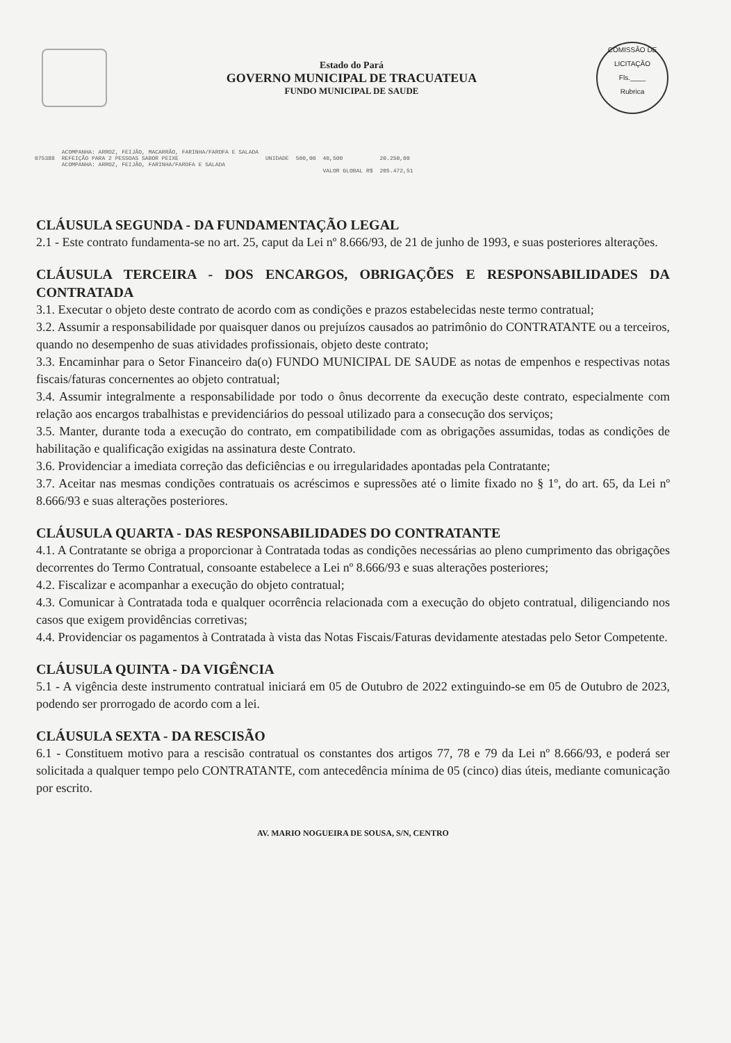Estado do Pará
GOVERNO MUNICIPAL DE TRACUATEUA
FUNDO MUNICIPAL DE SAUDE
COMISSÃO DE LICITAÇÃO
Fls.____
Rubrica
| | ACOMPANHA: ARROZ, FEIJÃO, MACARRÃO, FARINHA/FAROFA E SALADA | | | | |
| 075388 | REFEIÇÃO PARA 2 PESSOAS SABOR PEIXE ACOMPANHA: ARROZ, FEIJÃO, FARINHA/FAROFA E SALADA | UNIDADE | 500,00 | 40,500 | 20.250,00 |
| | | | | VALOR GLOBAL R$ | 205.472,51 |
CLÁUSULA SEGUNDA - DA FUNDAMENTAÇÃO LEGAL
2.1 - Este contrato fundamenta-se no art. 25, caput da Lei nº 8.666/93, de 21 de junho de 1993, e suas posteriores alterações.
CLÁUSULA TERCEIRA - DOS ENCARGOS, OBRIGAÇÕES E RESPONSABILIDADES DA CONTRATADA
3.1. Executar o objeto deste contrato de acordo com as condições e prazos estabelecidas neste termo contratual;
3.2. Assumir a responsabilidade por quaisquer danos ou prejuízos causados ao patrimônio do CONTRATANTE ou a terceiros, quando no desempenho de suas atividades profissionais, objeto deste contrato;
3.3. Encaminhar para o Setor Financeiro da(o) FUNDO MUNICIPAL DE SAUDE as notas de empenhos e respectivas notas fiscais/faturas concernentes ao objeto contratual;
3.4. Assumir integralmente a responsabilidade por todo o ônus decorrente da execução deste contrato, especialmente com relação aos encargos trabalhistas e previdenciários do pessoal utilizado para a consecução dos serviços;
3.5. Manter, durante toda a execução do contrato, em compatibilidade com as obrigações assumidas, todas as condições de habilitação e qualificação exigidas na assinatura deste Contrato.
3.6. Providenciar a imediata correção das deficiências e ou irregularidades apontadas pela Contratante;
3.7. Aceitar nas mesmas condições contratuais os acréscimos e supressões até o limite fixado no § 1º, do art. 65, da Lei nº 8.666/93 e suas alterações posteriores.
CLÁUSULA QUARTA - DAS RESPONSABILIDADES DO CONTRATANTE
4.1. A Contratante se obriga a proporcionar à Contratada todas as condições necessárias ao pleno cumprimento das obrigações decorrentes do Termo Contratual, consoante estabelece a Lei nº 8.666/93 e suas alterações posteriores;
4.2. Fiscalizar e acompanhar a execução do objeto contratual;
4.3. Comunicar à Contratada toda e qualquer ocorrência relacionada com a execução do objeto contratual, diligenciando nos casos que exigem providências corretivas;
4.4. Providenciar os pagamentos à Contratada à vista das Notas Fiscais/Faturas devidamente atestadas pelo Setor Competente.
CLÁUSULA QUINTA - DA VIGÊNCIA
5.1 - A vigência deste instrumento contratual iniciará em 05 de Outubro de 2022 extinguindo-se em 05 de Outubro de 2023, podendo ser prorrogado de acordo com a lei.
CLÁUSULA SEXTA - DA RESCISÃO
6.1 - Constituem motivo para a rescisão contratual os constantes dos artigos 77, 78 e 79 da Lei nº 8.666/93, e poderá ser solicitada a qualquer tempo pelo CONTRATANTE, com antecedência mínima de 05 (cinco) dias úteis, mediante comunicação por escrito.
AV. MARIO NOGUEIRA DE SOUSA, S/N, CENTRO